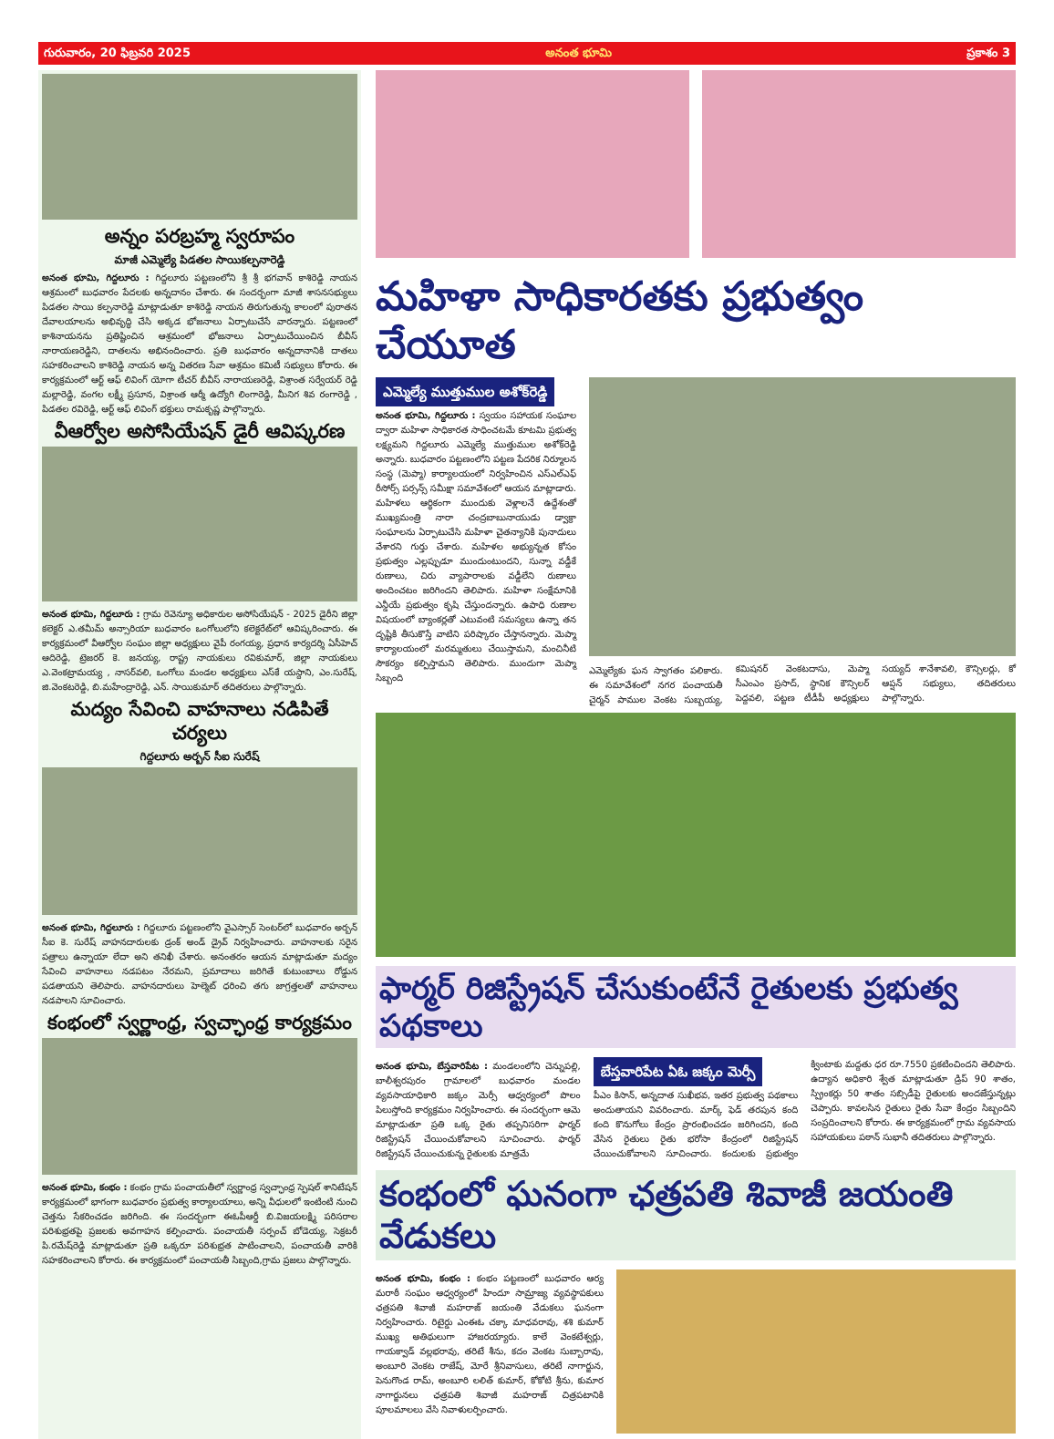గురువారం, 20 ఫిబ్రవరి 2025 అనంత భూమి ప్రకాశం 3
అన్నం పరబ్రహ్మ స్వరూపం
మాజీ ఎమ్మెల్యే పిడతల సాయికల్పనారెడ్డి
అనంత భూమి, గిద్దలూరు : గిద్దలూరు పట్టణంలోని శ్రీ శ్రీ భగవాన్ కాశిరెడ్డి నాయన ఆశ్రమంలో బుధవారం పేదలకు అన్నదానం చేశారు. ఈ సందర్భంగా మాజీ శాసనసభ్యులు పిడతల సాయి కల్పనారెడ్డి మాట్లాడుతూ కాశిరెడ్డి నాయన తిరుగుతున్న కాలంలో పురాతన దేవాలయాలను అభివృద్ధి చేసి అక్కడ భోజనాలు ఏర్పాటుచేసే వారన్నారు. పట్టణంలో కాశినాయనను ప్రతిష్టించిన ఆశ్రమంలో భోజనాలు ఏర్పాటుచేయించిన బీవీస్ నారాయణరెడ్డిని, దాతలను అభినందించారు. ప్రతి బుధవారం అన్నదానానికి దాతలు సహకరించాలని కాశిరెడ్డి నాయన అన్న వితరణ సేవా ఆశ్రమం కమిటీ సభ్యులు కోరారు. ఈ కార్యక్రమంలో ఆర్ట్ ఆఫ్ లివింగ్ యోగా టీచర్ బీవీస్ నారాయణరెడ్డి, విశ్రాంత సర్వేయర్ రెడ్డి మల్లారెడ్డి, వంగల లక్ష్మీ ప్రసూన, విశ్రాంత ఆర్మీ ఉద్యోగి లింగారెడ్డి, మీనిగ శివ రంగారెడ్డి , పిడతల రవిరెడ్డి, ఆర్ట్ ఆఫ్ లివింగ్ భక్తులు రామకృష్ణ పాల్గొన్నారు.
వీఆర్వోల అసోసియేషన్ డైరీ ఆవిష్కరణ
అనంత భూమి, గిద్దలూరు : గ్రామ రెవెన్యూ అధికారుల అసోసియేషన్ - 2025 డైరీని జిల్లా కలెక్టర్ ఎ.తమీమ్ అన్సారియా బుధవారం ఒంగోలులోని కలెక్టరేట్‌లో ఆవిష్కరించారు. ఈ కార్యక్రమంలో వీఆర్వోల సంఘం జిల్లా అధ్యక్షులు వైపీ రంగయ్య, ప్రధాన కార్యదర్శి ఏసీహెచ్ ఆదిరెడ్డి, ట్రెజరర్ కె. జనయ్య, రాష్ట్ర నాయకులు రవికుమార్, జిల్లా నాయకులు ఎ.వెంకట్రామయ్య , నాసర్‌వలి, ఒంగోలు మండల అధ్యక్షులు ఎస్‌కే యస్దాని, ఎం.సురేష్, జి.వెంకటరెడ్డి, బి.మహేంద్రారెడ్డి, ఎన్. సాయికుమార్ తదితరులు పాల్గొన్నారు.
మద్యం సేవించి వాహనాలు నడిపితే చర్యలు
గిద్దలూరు అర్బన్ సీఐ సురేష్
అనంత భూమి, గిద్దలూరు : గిద్దలూరు పట్టణంలోని వైఎస్సార్ సెంటర్‌లో బుధవారం అర్బన్ సీఐ కె. సురేష్ వాహనదారులకు డ్రంక్ అండ్ డ్రైవ్ నిర్వహించారు. వాహనాలకు సరైన పత్రాలు ఉన్నాయా లేదా అని తనిఖీ చేశారు. అనంతరం ఆయన మాట్లాడుతూ మద్యం సేవించి వాహనాలు నడపటం నేరమని, ప్రమాదాలు జరిగితే కుటుంబాలు రోడ్డున పడతాయని తెలిపారు. వాహనదారులు హెల్మెట్ ధరించి తగు జాగ్రత్తలతో వాహనాలు నడపాలని సూచించారు.
కంభంలో స్వర్ణాంధ్ర, స్వచ్ఛాంధ్ర కార్యక్రమం
అనంత భూమి, కంభం : కంభం గ్రామ పంచాయతీలో స్వర్ణాంధ్ర స్వచ్ఛాంధ్ర స్పెషల్ శానిటేషన్ కార్యక్రమంలో భాగంగా బుధవారం ప్రభుత్వ కార్యాలయాలు, అన్ని వీధులలో ఇంటింటి నుంచి చెత్తను సేకరించడం జరిగింది. ఈ సందర్భంగా ఈఓపీఆర్డీ బి.విజయలక్ష్మి పరిసరాల పరిశుభ్రతపై ప్రజలకు అవగాహన కల్పించారు. పంచాయతీ సర్పంచ్ బోడెయ్య, సెక్రటరీ పి.రమేష్‌రెడ్డి మాట్లాడుతూ ప్రతి ఒక్కరూ పరిశుభ్రత పాటించాలని, పంచాయతీ వారికి సహకరించాలని కోరారు. ఈ కార్యక్రమంలో పంచాయతీ సిబ్బంది,గ్రామ ప్రజలు పాల్గొన్నారు.
మహిళా సాధికారతకు ప్రభుత్వం చేయూత
ఎమ్మెల్యే ముత్తుముల అశోక్‌రెడ్డి
అనంత భూమి, గిద్దలూరు : స్వయం సహాయక సంఘాల ద్వారా మహిళా సాధికారత సాధించటమే కూటమి ప్రభుత్వ లక్ష్యమని గిద్దలూరు ఎమ్మెల్యే ముత్తుముల అశోక్‌రెడ్డి అన్నారు. బుధవారం పట్టణంలోని పట్టణ పేదరిక నిర్మూలన సంస్థ (మెప్మా) కార్యాలయంలో నిర్వహించిన ఎస్‌ఎల్‌ఎఫ్ రీసోర్స్ పర్సన్స్ సమీక్షా సమావేశంలో ఆయన మాట్లాడారు. మహిళలు ఆర్థికంగా ముందుకు వెళ్లాలనే ఉద్దేశంతో ముఖ్యమంత్రి నారా చంద్రబాబునాయుడు డ్వాక్రా సంఘాలను ఏర్పాటుచేసి మహిళా చైతన్యానికి పునాదులు వేశారని గుర్తు చేశారు. మహిళల అభ్యున్నత కోసం ప్రభుత్వం ఎల్లప్పుడూ ముందుంటుందని, సున్నా వడ్డీకే రుణాలు, చిరు వ్యాపారాలకు వడ్డీలేని రుణాలు అందించటం జరిగిందని తెలిపారు. మహిళా సంక్షేమానికి ఎన్డీయే ప్రభుత్వం కృషి చేస్తుందన్నారు. ఉపాధి రుణాల విషయంలో బ్యాంకర్లతో ఎటువంటి సమస్యలు ఉన్నా తన దృష్టికి తీసుకొస్తే వాటిని పరిష్కారం చేస్తానన్నారు. మెప్మా కార్యాలయంలో మరమ్మతులు చేయిస్తామని, మంచినీటి సౌకర్యం కల్పిస్తామని తెలిపారు. ముందుగా మెప్మా సిబ్బంది
ఎమ్మెల్యేకు ఘన స్వాగతం పలికారు. ఈ సమావేశంలో నగర పంచాయతీ చైర్మన్ పాముల వెంకట సుబ్బయ్య, కమిషనర్ వెంకటదాసు, మెప్మా సీఎంఎం ప్రసాద్, స్థానిక కౌన్సిలర్ పెద్దవలి, పట్టణ టీడీపీ అధ్యక్షులు సయ్యద్ శానేశావలి, కౌన్సిలర్లు, కో ఆప్షన్ సభ్యులు, తదితరులు పాల్గొన్నారు.
ఫార్మర్ రిజిస్ట్రేషన్ చేసుకుంటేనే రైతులకు ప్రభుత్వ పథకాలు
అనంత భూమి, బేస్తవారిపేట : మండలంలోని చెన్నుపల్లి, బాలీశ్వరపురం గ్రామాలలో బుధవారం మండల వ్యవసాయాధికారి జక్కం మెర్సీ ఆధ్వర్యంలో పొలం పిలుస్తోంది కార్యక్రమం నిర్వహించారు. ఈ సందర్భంగా ఆమె మాట్లాడుతూ ప్రతి ఒక్క రైతు తప్పనిసరిగా ఫార్మర్ రిజిస్ట్రేషన్ చేయించుకోవాలని సూచించారు. ఫార్మర్ రిజిస్ట్రేషన్ చేయించుకున్న రైతులకు మాత్రమే
బేస్తవారిపేట ఏఓ జక్కం మెర్సీ
పీఎం కిసాన్, అన్నదాత సుఖీభవ, ఇతర ప్రభుత్వ పథకాలు అందుతాయని వివరించారు. మార్క్ ఫెడ్ తరపున కంది కంది కొనుగోలు కేంద్రం ప్రారంభించడం జరిగిందని, కంది వేసిన రైతులు రైతు భరోసా కేంద్రంలో రిజిస్ట్రేషన్ చేయించుకోవాలని సూచించారు. కందులకు ప్రభుత్వం క్వింటాకు మద్దతు ధర రూ.7550 ప్రకటించిందని తెలిపారు. ఉద్యాన అధికారి శ్వేత మాట్లాడుతూ డ్రిప్ 90 శాతం, స్ప్రింకర్లు 50 శాతం సబ్సిడీపై రైతులకు అందజేస్తున్నట్లు చెప్పారు. కావలసిన రైతులు రైతు సేవా కేంద్రం సిబ్బందిని సంప్రదించాలని కోరారు. ఈ కార్యక్రమంలో గ్రామ వ్యవసాయ సహాయకులు పఠాన్ సుభానీ తదితరులు పాల్గొన్నారు.
కంభంలో ఘనంగా ఛత్రపతి శివాజీ జయంతి వేడుకలు
అనంత భూమి, కంభం : కంభం పట్టణంలో బుధవారం ఆర్య మరాఠీ సంఘం ఆధ్వర్యంలో హిందూ సామ్రాజ్య వ్యవస్థాపకులు ఛత్రపతి శివాజీ మహరాజ్ జయంతి వేడుకలు ఘనంగా నిర్వహించారు. రిటైర్డు ఎంఈఓ చక్కా మాధవరావు, శశి కుమార్ ముఖ్య అతిథులుగా హాజరయ్యారు. కాలే వెంకటేశ్వర్లు, గాయక్వాడ్ వల్లభరావు, తరిటే శీను, కదం వెంకట సుబ్బారావు, అంబూరి వెంకట రాజేష్, మోరే శ్రీనివాసులు, తరిటే నాగార్జున, పెనుగొండ రామ్, అంబూరి లలిత్ కుమార్, కోకోటి శ్రీను, కుమార నాగార్జునలు ఛత్రపతి శివాజీ మహరాజ్ చిత్రపటానికి పూలమాలలు వేసి నివాళులర్పించారు.